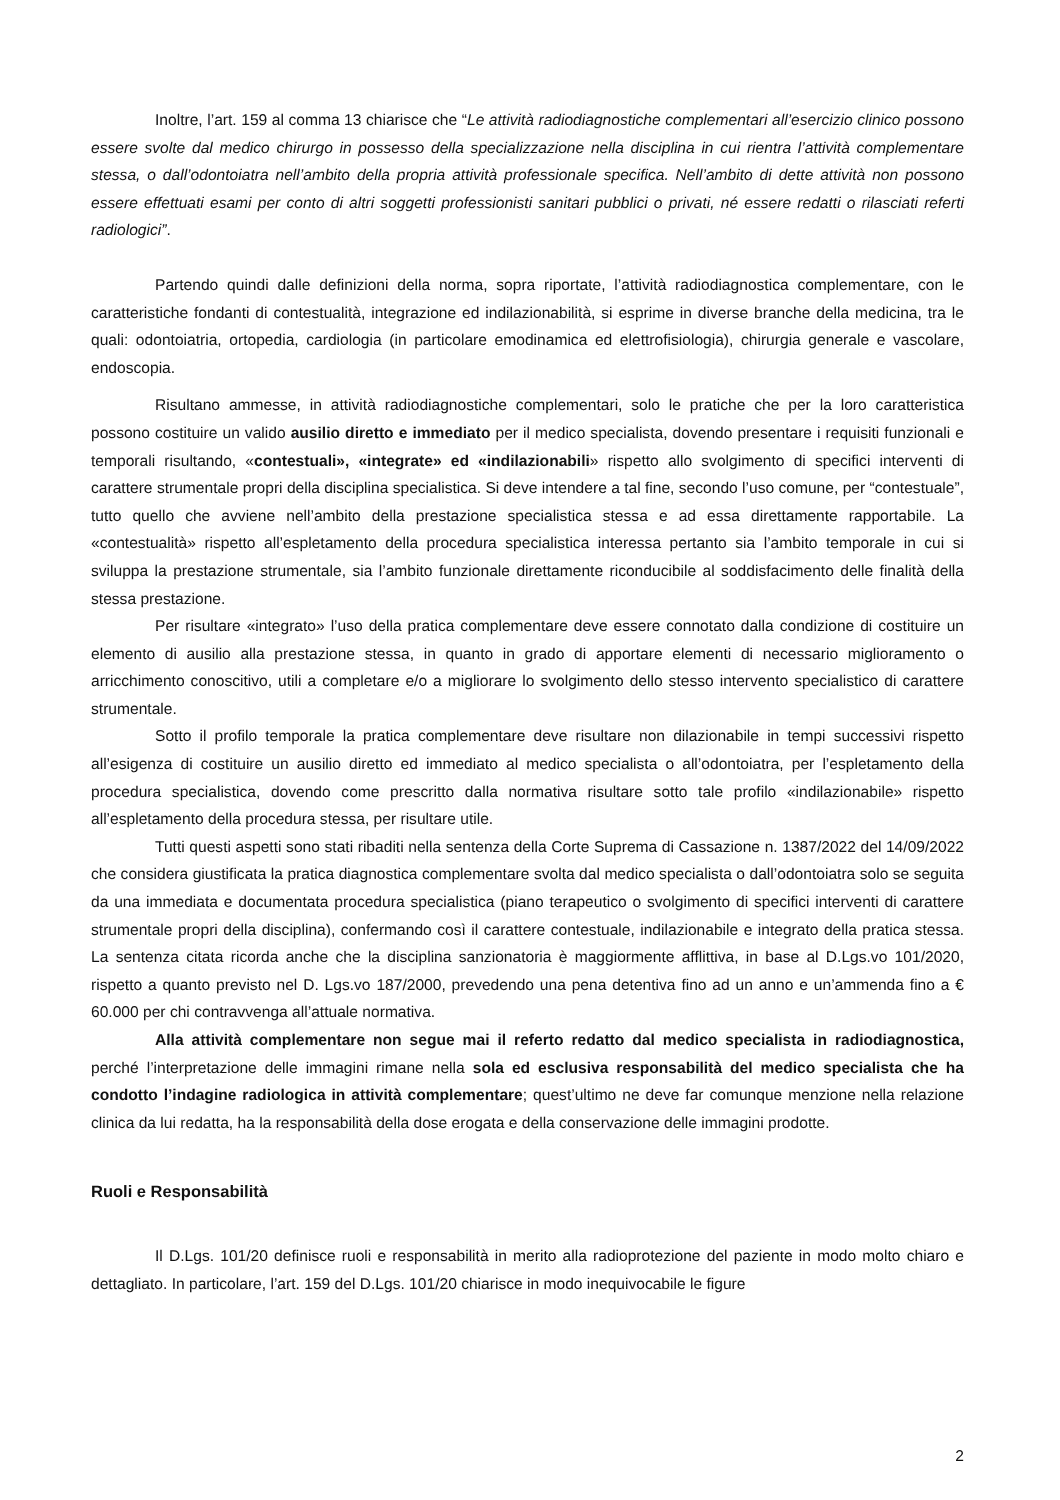Inoltre, l’art. 159 al comma 13 chiarisce che “Le attività radiodiagnostiche complementari all’esercizio clinico possono essere svolte dal medico chirurgo in possesso della specializzazione nella disciplina in cui rientra l’attività complementare stessa, o dall’odontoiatra nell’ambito della propria attività professionale specifica. Nell’ambito di dette attività non possono essere effettuati esami per conto di altri soggetti professionisti sanitari pubblici o privati, né essere redatti o rilasciati referti radiologici”.
Partendo quindi dalle definizioni della norma, sopra riportate, l’attività radiodiagnostica complementare, con le caratteristiche fondanti di contestualità, integrazione ed indilazionabilità, si esprime in diverse branche della medicina, tra le quali: odontoiatria, ortopedia, cardiologia (in particolare emodinamica ed elettrofisiologia), chirurgia generale e vascolare, endoscopia.
Risultano ammesse, in attività radiodiagnostiche complementari, solo le pratiche che per la loro caratteristica possono costituire un valido ausilio diretto e immediato per il medico specialista, dovendo presentare i requisiti funzionali e temporali risultando, «contestuali», «integrate» ed «indilazionabili» rispetto allo svolgimento di specifici interventi di carattere strumentale propri della disciplina specialistica. Si deve intendere a tal fine, secondo l’uso comune, per “contestuale”, tutto quello che avviene nell’ambito della prestazione specialistica stessa e ad essa direttamente rapportabile. La «contestualità» rispetto all’espletamento della procedura specialistica interessa pertanto sia l’ambito temporale in cui si sviluppa la prestazione strumentale, sia l’ambito funzionale direttamente riconducibile al soddisfacimento delle finalità della stessa prestazione.
Per risultare «integrato» l’uso della pratica complementare deve essere connotato dalla condizione di costituire un elemento di ausilio alla prestazione stessa, in quanto in grado di apportare elementi di necessario miglioramento o arricchimento conoscitivo, utili a completare e/o a migliorare lo svolgimento dello stesso intervento specialistico di carattere strumentale.
Sotto il profilo temporale la pratica complementare deve risultare non dilazionabile in tempi successivi rispetto all’esigenza di costituire un ausilio diretto ed immediato al medico specialista o all’odontoiatra, per l’espletamento della procedura specialistica, dovendo come prescritto dalla normativa risultare sotto tale profilo «indilazionabile» rispetto all’espletamento della procedura stessa, per risultare utile.
Tutti questi aspetti sono stati ribaditi nella sentenza della Corte Suprema di Cassazione n. 1387/2022 del 14/09/2022 che considera giustificata la pratica diagnostica complementare svolta dal medico specialista o dall’odontoiatra solo se seguita da una immediata e documentata procedura specialistica (piano terapeutico o svolgimento di specifici interventi di carattere strumentale propri della disciplina), confermando così il carattere contestuale, indilazionabile e integrato della pratica stessa. La sentenza citata ricorda anche che la disciplina sanzionatoria è maggiormente afflittiva, in base al D.Lgs.vo 101/2020, rispetto a quanto previsto nel D. Lgs.vo 187/2000, prevedendo una pena detentiva fino ad un anno e un’ammenda fino a € 60.000 per chi contravvenga all’attuale normativa.
Alla attività complementare non segue mai il referto redatto dal medico specialista in radiodiagnostica, perché l’interpretazione delle immagini rimane nella sola ed esclusiva responsabilità del medico specialista che ha condotto l’indagine radiologica in attività complementare; quest’ultimo ne deve far comunque menzione nella relazione clinica da lui redatta, ha la responsabilità della dose erogata e della conservazione delle immagini prodotte.
Ruoli e Responsabilità
Il D.Lgs. 101/20 definisce ruoli e responsabilità in merito alla radioprotezione del paziente in modo molto chiaro e dettagliato. In particolare, l’art. 159 del D.Lgs. 101/20 chiarisce in modo inequivocabile le figure
2